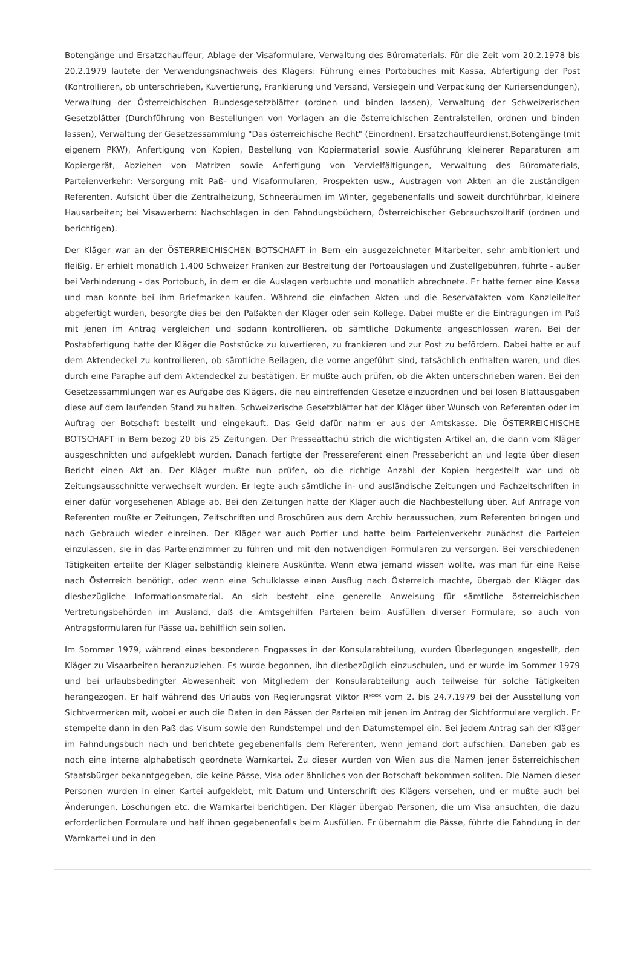Botengänge und Ersatzchauffeur, Ablage der Visaformulare, Verwaltung des Büromaterials. Für die Zeit vom 20.2.1978 bis 20.2.1979 lautete der Verwendungsnachweis des Klägers: Führung eines Portobuches mit Kassa, Abfertigung der Post (Kontrollieren, ob unterschrieben, Kuvertierung, Frankierung und Versand, Versiegeln und Verpackung der Kuriersendungen), Verwaltung der Österreichischen Bundesgesetzblätter (ordnen und binden lassen), Verwaltung der Schweizerischen Gesetzblätter (Durchführung von Bestellungen von Vorlagen an die österreichischen Zentralstellen, ordnen und binden lassen), Verwaltung der Gesetzessammlung "Das österreichische Recht" (Einordnen), Ersatzchauffeurdienst,Botengänge (mit eigenem PKW), Anfertigung von Kopien, Bestellung von Kopiermaterial sowie Ausführung kleinerer Reparaturen am Kopiergerät, Abziehen von Matrizen sowie Anfertigung von Vervielfältigungen, Verwaltung des Büromaterials, Parteienverkehr: Versorgung mit Paß- und Visaformularen, Prospekten usw., Austragen von Akten an die zuständigen Referenten, Aufsicht über die Zentralheizung, Schneeräumen im Winter, gegebenenfalls und soweit durchführbar, kleinere Hausarbeiten; bei Visawerbern: Nachschlagen in den Fahndungsbüchern, Österreichischer Gebrauchszolltarif (ordnen und berichtigen).
Der Kläger war an der ÖSTERREICHISCHEN BOTSCHAFT in Bern ein ausgezeichneter Mitarbeiter, sehr ambitioniert und fleißig. Er erhielt monatlich 1.400 Schweizer Franken zur Bestreitung der Portoauslagen und Zustellgebühren, führte - außer bei Verhinderung - das Portobuch, in dem er die Auslagen verbuchte und monatlich abrechnete. Er hatte ferner eine Kassa und man konnte bei ihm Briefmarken kaufen. Während die einfachen Akten und die Reservatakten vom Kanzleileiter abgefertigt wurden, besorgte dies bei den Paßakten der Kläger oder sein Kollege. Dabei mußte er die Eintragungen im Paß mit jenen im Antrag vergleichen und sodann kontrollieren, ob sämtliche Dokumente angeschlossen waren. Bei der Postabfertigung hatte der Kläger die Poststücke zu kuvertieren, zu frankieren und zur Post zu befördern. Dabei hatte er auf dem Aktendeckel zu kontrollieren, ob sämtliche Beilagen, die vorne angeführt sind, tatsächlich enthalten waren, und dies durch eine Paraphe auf dem Aktendeckel zu bestätigen. Er mußte auch prüfen, ob die Akten unterschrieben waren. Bei den Gesetzessammlungen war es Aufgabe des Klägers, die neu eintreffenden Gesetze einzuordnen und bei losen Blattausgaben diese auf dem laufenden Stand zu halten. Schweizerische Gesetzblätter hat der Kläger über Wunsch von Referenten oder im Auftrag der Botschaft bestellt und eingekauft. Das Geld dafür nahm er aus der Amtskasse. Die ÖSTERREICHISCHE BOTSCHAFT in Bern bezog 20 bis 25 Zeitungen. Der Presseattachü strich die wichtigsten Artikel an, die dann vom Kläger ausgeschnitten und aufgeklebt wurden. Danach fertigte der Pressereferent einen Pressebericht an und legte über diesen Bericht einen Akt an. Der Kläger mußte nun prüfen, ob die richtige Anzahl der Kopien hergestellt war und ob Zeitungsausschnitte verwechselt wurden. Er legte auch sämtliche in- und ausländische Zeitungen und Fachzeitschriften in einer dafür vorgesehenen Ablage ab. Bei den Zeitungen hatte der Kläger auch die Nachbestellung über. Auf Anfrage von Referenten mußte er Zeitungen, Zeitschriften und Broschüren aus dem Archiv heraussuchen, zum Referenten bringen und nach Gebrauch wieder einreihen. Der Kläger war auch Portier und hatte beim Parteienverkehr zunächst die Parteien einzulassen, sie in das Parteienzimmer zu führen und mit den notwendigen Formularen zu versorgen. Bei verschiedenen Tätigkeiten erteilte der Kläger selbständig kleinere Auskünfte. Wenn etwa jemand wissen wollte, was man für eine Reise nach Österreich benötigt, oder wenn eine Schulklasse einen Ausflug nach Österreich machte, übergab der Kläger das diesbezügliche Informationsmaterial. An sich besteht eine generelle Anweisung für sämtliche österreichischen Vertretungsbehörden im Ausland, daß die Amtsgehilfen Parteien beim Ausfüllen diverser Formulare, so auch von Antragsformularen für Pässe ua. behilflich sein sollen.
Im Sommer 1979, während eines besonderen Engpasses in der Konsularabteilung, wurden Überlegungen angestellt, den Kläger zu Visaarbeiten heranzuziehen. Es wurde begonnen, ihn diesbezüglich einzuschulen, und er wurde im Sommer 1979 und bei urlaubsbedingter Abwesenheit von Mitgliedern der Konsularabteilung auch teilweise für solche Tätigkeiten herangezogen. Er half während des Urlaubs von Regierungsrat Viktor R*** vom 2. bis 24.7.1979 bei der Ausstellung von Sichtvermerken mit, wobei er auch die Daten in den Pässen der Parteien mit jenen im Antrag der Sichtformulare verglich. Er stempelte dann in den Paß das Visum sowie den Rundstempel und den Datumstempel ein. Bei jedem Antrag sah der Kläger im Fahndungsbuch nach und berichtete gegebenenfalls dem Referenten, wenn jemand dort aufschien. Daneben gab es noch eine interne alphabetisch geordnete Warnkartei. Zu dieser wurden von Wien aus die Namen jener österreichischen Staatsbürger bekanntgegeben, die keine Pässe, Visa oder ähnliches von der Botschaft bekommen sollten. Die Namen dieser Personen wurden in einer Kartei aufgeklebt, mit Datum und Unterschrift des Klägers versehen, und er mußte auch bei Änderungen, Löschungen etc. die Warnkartei berichtigen. Der Kläger übergab Personen, die um Visa ansuchten, die dazu erforderlichen Formulare und half ihnen gegebenenfalls beim Ausfüllen. Er übernahm die Pässe, führte die Fahndung in der Warnkartei und in den